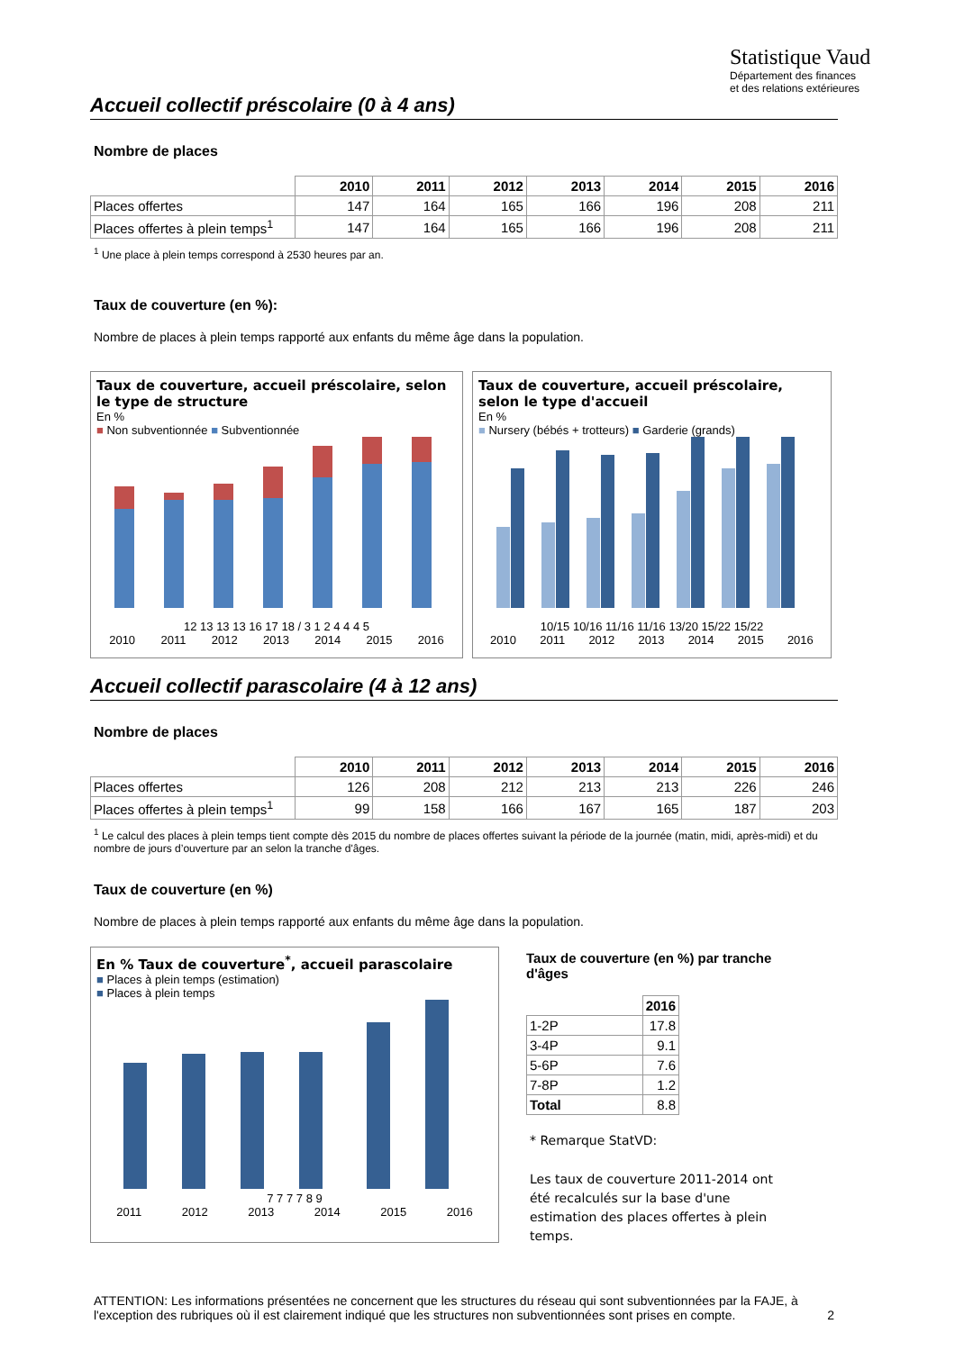Statistique Vaud
Département des finances
et des relations extérieures
Accueil collectif préscolaire (0 à 4 ans)
Nombre de places
| | 2010 | 2011 | 2012 | 2013 | 2014 | 2015 | 2016 |
| --- | --- | --- | --- | --- | --- | --- | --- |
| Places offertes | 147 | 164 | 165 | 166 | 196 | 208 | 211 |
| Places offertes à plein temps<sup>1</sup> | 147 | 164 | 165 | 166 | 196 | 208 | 211 |
<sup>1</sup> Une place à plein temps correspond à 2530 heures par an.
Taux de couverture (en %):
Nombre de places à plein temps rapporté aux enfants du même âge dans la population.
Taux de couverture, accueil préscolaire, selon le type de structure
En %
■ Non subventionnée ■ Subventionnée
12 13 13 13 16 17 18 / 3 1 2 4 4 4 5
2010 2011 2012 2013 2014 2015 2016
Taux de couverture, accueil préscolaire, selon le type d'accueil
En %
■ Nursery (bébés + trotteurs) ■ Garderie (grands)
10/15 10/16 11/16 11/16 13/20 15/22 15/22
2010 2011 2012 2013 2014 2015 2016
Accueil collectif parascolaire (4 à 12 ans)
Nombre de places
| | 2010 | 2011 | 2012 | 2013 | 2014 | 2015 | 2016 |
| --- | --- | --- | --- | --- | --- | --- | --- |
| Places offertes | 126 | 208 | 212 | 213 | 213 | 226 | 246 |
| Places offertes à plein temps<sup>1</sup> | 99 | 158 | 166 | 167 | 165 | 187 | 203 |
<sup>1</sup> Le calcul des places à plein temps tient compte dès 2015 du nombre de places offertes suivant la période de la journée (matin, midi, après-midi) et du nombre de jours d’ouverture par an selon la tranche d'âges.
Taux de couverture (en %)
Nombre de places à plein temps rapporté aux enfants du même âge dans la population.
En % Taux de couverture<sup>*</sup>, accueil parascolaire
■ Places à plein temps (estimation)
■ Places à plein temps
7 7 7 7 8 9
2011 2012 2013 2014 2015 2016
Taux de couverture (en %) par tranche d'âges
| | 2016 |
| --- | --- |
| 1-2P | 17.8 |
| 3-4P | 9.1 |
| 5-6P | 7.6 |
| 7-8P | 1.2 |
| Total | 8.8 |
* Remarque StatVD:
Les taux de couverture 2011-2014 ont été recalculés sur la base d'une estimation des places offertes à plein temps.
ATTENTION: Les informations présentées ne concernent que les structures du réseau qui sont subventionnées par la FAJE, à l'exception des rubriques où il est clairement indiqué que les structures non subventionnées sont prises en compte. 2